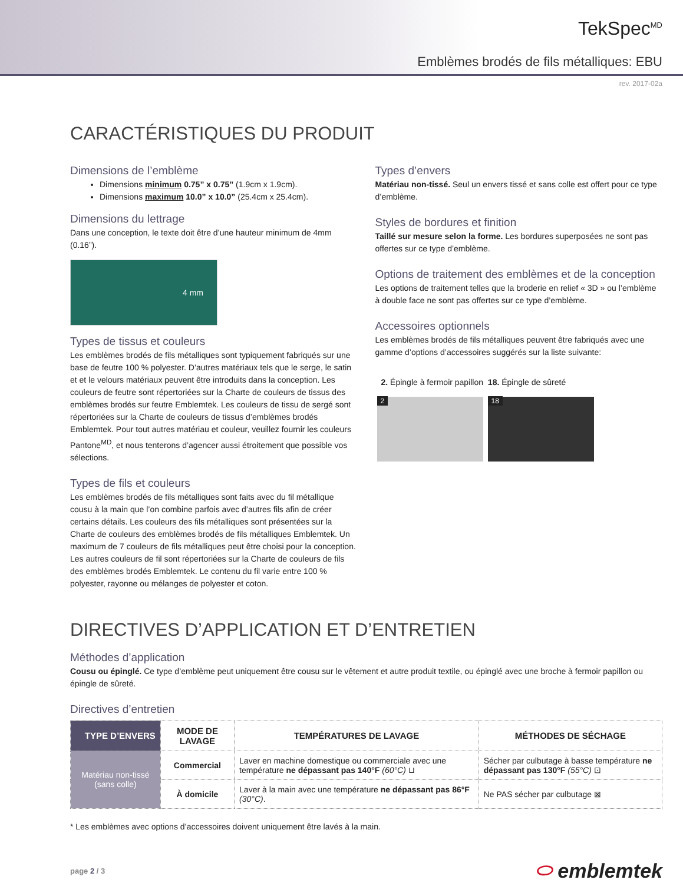TekSpec<sup>MD</sup>
Emblèmes brodés de fils métalliques: EBU
rev. 2017-02a
CARACTÉRISTIQUES DU PRODUIT
Dimensions de l’emblème
Dimensions minimum 0.75” x 0.75” (1.9cm x 1.9cm).
Dimensions maximum 10.0” x 10.0” (25.4cm x 25.4cm).
Dimensions du lettrage
Dans une conception, le texte doit être d’une hauteur minimum de 4mm (0.16”).
4 mm
Types de tissus et couleurs
Les emblèmes brodés de fils métalliques sont typiquement fabriqués sur une base de feutre 100 % polyester. D’autres matériaux tels que le serge, le satin et et le velours matériaux peuvent être introduits dans la conception. Les couleurs de feutre sont répertoriées sur la Charte de couleurs de tissus des emblèmes brodés sur feutre Emblemtek. Les couleurs de tissu de sergé sont répertoriées sur la Charte de couleurs de tissus d’emblèmes brodés Emblemtek. Pour tout autres matériau et couleur, veuillez fournir les couleurs Pantone<sup>MD</sup>, et nous tenterons d’agencer aussi étroitement que possible vos sélections.
Types de fils et couleurs
Les emblèmes brodés de fils métalliques sont faits avec du fil métallique cousu à la main que l’on combine parfois avec d’autres fils afin de créer certains détails. Les couleurs des fils métalliques sont présentées sur la Charte de couleurs des emblèmes brodés de fils métalliques Emblemtek. Un maximum de 7 couleurs de fils métalliques peut être choisi pour la conception. Les autres couleurs de fil sont répertoriées sur la Charte de couleurs de fils des emblèmes brodés Emblemtek. Le contenu du fil varie entre 100 % polyester, rayonne ou mélanges de polyester et coton.
Types d’envers
Matériau non-tissé. Seul un envers tissé et sans colle est offert pour ce type d’emblème.
Styles de bordures et finition
Taillé sur mesure selon la forme. Les bordures superposées ne sont pas offertes sur ce type d’emblème.
Options de traitement des emblèmes et de la conception
Les options de traitement telles que la broderie en relief « 3D » ou l’emblème à double face ne sont pas offertes sur ce type d’emblème.
Accessoires optionnels
Les emblèmes brodés de fils métalliques peuvent être fabriqués avec une gamme d’options d’accessoires suggérés sur la liste suivante:
2. Épingle à fermoir papillon 18. Épingle de sûreté
2 18
DIRECTIVES D’APPLICATION ET D’ENTRETIEN
Méthodes d’application
Cousu ou épinglé. Ce type d’emblème peut uniquement être cousu sur le vêtement et autre produit textile, ou épinglé avec une broche à fermoir papillon ou épingle de sûreté.
Directives d’entretien
| TYPE D’ENVERS | MODE DE LAVAGE | TEMPÉRATURES DE LAVAGE | MÉTHODES DE SÉCHAGE |
| --- | --- | --- | --- |
| Matériau non-tissé (sans colle) | Commercial | Laver en machine domestique ou commerciale avec une température ne dépassant pas 140°F (60°C) ⊔ | Sécher par culbutage à basse température ne dépassant pas 130°F (55°C) ⊡ |
| | À domicile | Laver à la main avec une température ne dépassant pas 86°F (30°C) . | Ne PAS sécher par culbutage ⊠ |
* Les emblèmes avec options d’accessoires doivent uniquement être lavés à la main.
page 2 / 3 ⬭ emblemtek